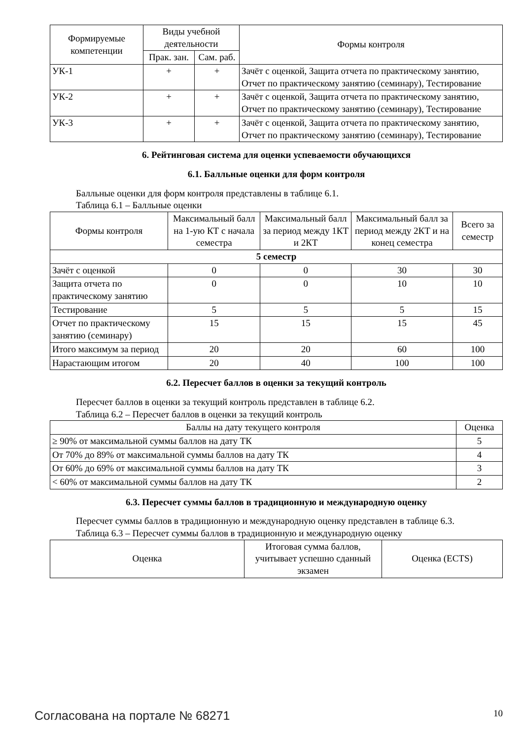| Формируемые компетенции | Виды учебной деятельности | | Формы контроля |
| --- | --- | --- | --- |
| | Прак. зан. | Сам. раб. | |
| УК-1 | + | + | Зачёт с оценкой, Защита отчета по практическому занятию, Отчет по практическому занятию (семинару), Тестирование |
| УК-2 | + | + | Зачёт с оценкой, Защита отчета по практическому занятию, Отчет по практическому занятию (семинару), Тестирование |
| УК-3 | + | + | Зачёт с оценкой, Защита отчета по практическому занятию, Отчет по практическому занятию (семинару), Тестирование |
6. Рейтинговая система для оценки успеваемости обучающихся
6.1. Балльные оценки для форм контроля
Балльные оценки для форм контроля представлены в таблице 6.1.
Таблица 6.1 – Балльные оценки
| Формы контроля | Максимальный балл на 1-ую КТ с начала семестра | Максимальный балл за период между 1КТ и 2КТ | Максимальный балл за период между 2КТ и на конец семестра | Всего за семестр |
| --- | --- | --- | --- | --- |
| 5 семестр | | | | |
| Зачёт с оценкой | 0 | 0 | 30 | 30 |
| Защита отчета по практическому занятию | 0 | 0 | 10 | 10 |
| Тестирование | 5 | 5 | 5 | 15 |
| Отчет по практическому занятию (семинару) | 15 | 15 | 15 | 45 |
| Итого максимум за период | 20 | 20 | 60 | 100 |
| Нарастающим итогом | 20 | 40 | 100 | 100 |
6.2. Пересчет баллов в оценки за текущий контроль
Пересчет баллов в оценки за текущий контроль представлен в таблице 6.2.
Таблица 6.2 – Пересчет баллов в оценки за текущий контроль
| Баллы на дату текущего контроля | Оценка |
| --- | --- |
| ≥ 90% от максимальной суммы баллов на дату ТК | 5 |
| От 70% до 89% от максимальной суммы баллов на дату ТК | 4 |
| От 60% до 69% от максимальной суммы баллов на дату ТК | 3 |
| < 60% от максимальной суммы баллов на дату ТК | 2 |
6.3. Пересчет суммы баллов в традиционную и международную оценку
Пересчет суммы баллов в традиционную и международную оценку представлен в таблице 6.3.
Таблица 6.3 – Пересчет суммы баллов в традиционную и международную оценку
| Оценка | Итоговая сумма баллов, учитывает успешно сданный экзамен | Оценка (ECTS) |
| --- | --- | --- |
Согласована на портале № 68271 10